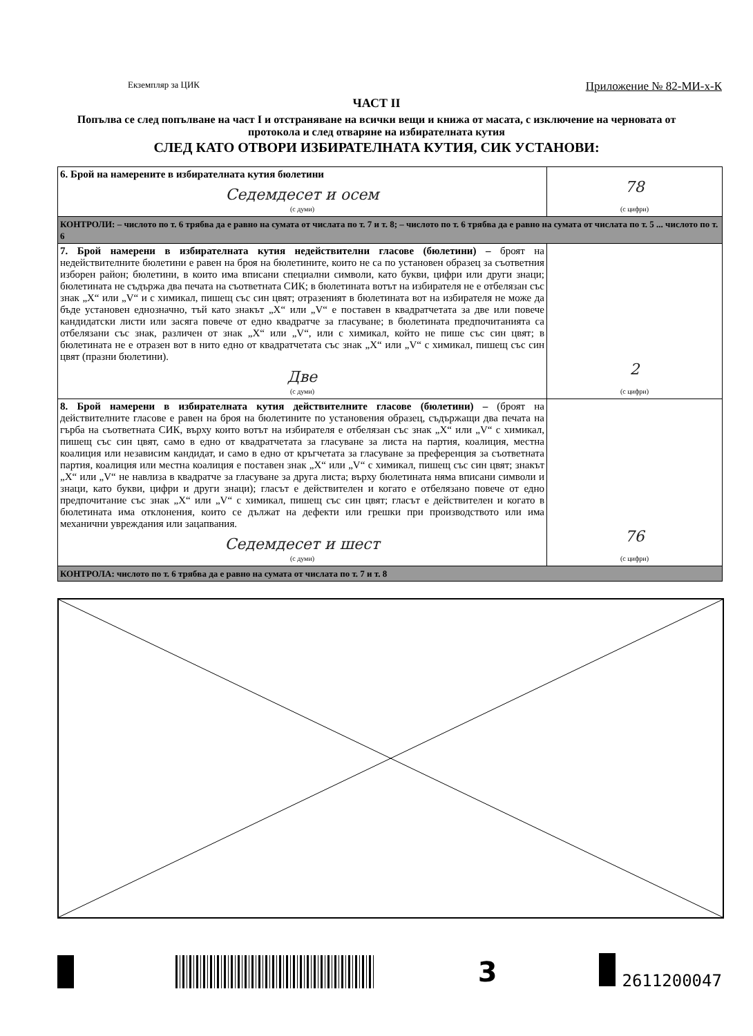Екземпляр за ЦИК Приложение № 82-МИ-х-К
ЧАСТ II
Попълва се след попълване на част I и отстраняване на всички вещи и книжа от масата, с изключение на черновата от протокола и след отваряне на избирателната кутия
СЛЕД КАТО ОТВОРИ ИЗБИРАТЕЛНАТА КУТИЯ, СИК УСТАНОВИ:
| 6. Брой на намерените в избирателната кутия бюлетини Седемдесет и осем (с думи) | 78 (с цифри) |
| КОНТРОЛИ: – числото по т. 6 трябва да е равно на сумата от числата по т. 7 и т. 8; – числото по т. 6 трябва да е равно на сумата от числата по т. 5 ... числото по т. 6 | |
| 7. Брой намерени в избирателната кутия недействителни гласове (бюлетини) – броят на недействителните бюлетини е равен на броя на бюлетините, които не са по установен образец за съответния изборен район; бюлетини, в които има вписани специални символи, като букви, цифри или други знаци; бюлетината не съдържа два печата на съответната СИК; в бюлетината вотът на избирателя не е отбелязан със знак „Х“ или „V“ и с химикал, пишещ със син цвят; отразеният в бюлетината вот на избирателя не може да бъде установен еднозначно, тъй като знакът „Х“ или „V“ е поставен в квадратчетата за две или повече кандидатски листи или засяга повече от едно квадратче за гласуване; в бюлетината предпочитанията са отбелязани със знак, различен от знак „Х“ или „V“, или с химикал, който не пише със син цвят; в бюлетината не е отразен вот в нито едно от квадратчетата със знак „Х“ или „V“ с химикал, пишещ със син цвят (празни бюлетини). Две (с думи) | 2 (с цифри) |
| 8. Брой намерени в избирателната кутия действителните гласове (бюлетини) – (броят на действителните гласове е равен на броя на бюлетините по установения образец, съдържащи два печата на гърба на съответната СИК, върху които вотът на избирателя е отбелязан със знак „Х“ или „V“ с химикал, пишещ със син цвят, само в едно от квадратчетата за гласуване за листа на партия, коалиция, местна коалиция или независим кандидат, и само в едно от кръгчетата за гласуване за преференция за съответната партия, коалиция или местна коалиция е поставен знак „Х“ или „V“ с химикал, пишещ със син цвят; знакът „Х“ или „V“ не навлиза в квадратче за гласуване за друга листа; върху бюлетината няма вписани символи и знаци, като букви, цифри и други знаци); гласът е действителен и когато е отбелязано повече от едно предпочитание със знак „Х“ или „V“ с химикал, пишещ със син цвят; гласът е действителен и когато в бюлетината има отклонения, които се дължат на дефекти или грешки при производството или има механични увреждания или зацапвания. Седемдесет и шест (с думи) | 76 (с цифри) |
| КОНТРОЛА: числото по т. 6 трябва да е равно на сумата от числата по т. 7 и т. 8 | |
3 2611200047